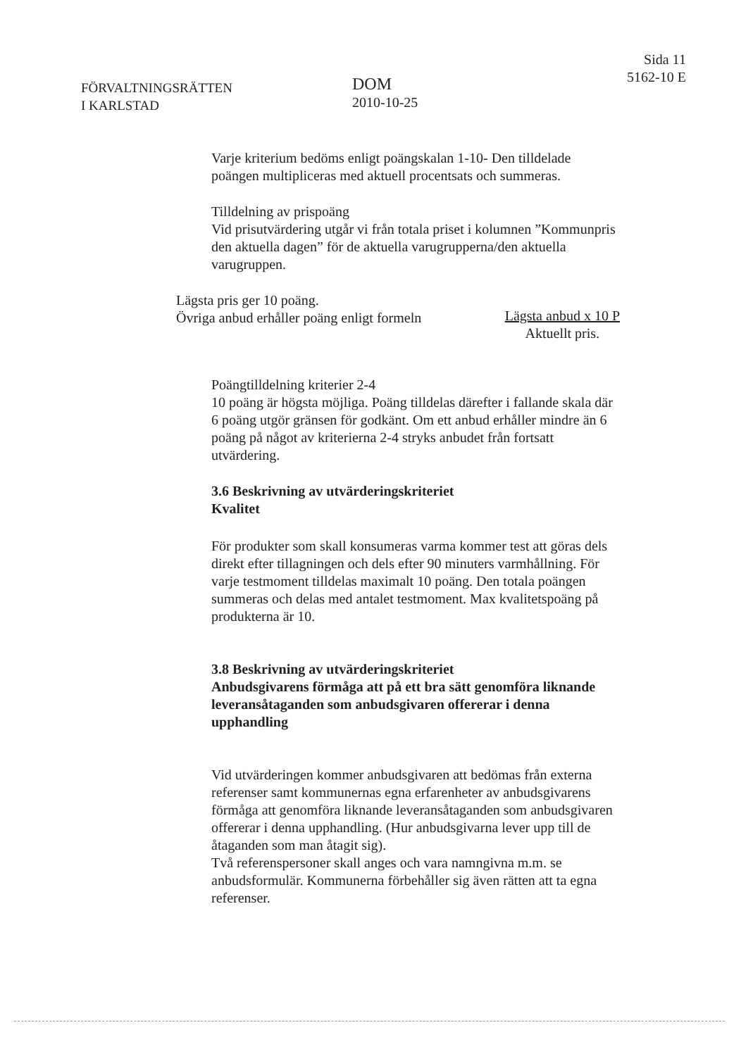FÖRVALTNINGSRÄTTEN
I KARLSTAD
DOM
2010-10-25
Sida 11
5162-10 E
Varje kriterium bedöms enligt poängskalan 1-10- Den tilldelade poängen multipliceras med aktuell procentsats och summeras.
Tilldelning av prispoäng
Vid prisutvärdering utgår vi från totala priset i kolumnen ”Kommunpris den aktuella dagen” för de aktuella varugrupperna/den aktuella varugruppen.
Lägsta pris ger 10 poäng.
Övriga anbud erhåller poäng enligt formeln
Lägsta anbud x 10 P
Aktuellt pris.
Poängtilldelning kriterier 2-4
10 poäng är högsta möjliga. Poäng tilldelas därefter i fallande skala där 6 poäng utgör gränsen för godkänt. Om ett anbud erhåller mindre än 6 poäng på något av kriterierna 2-4 stryks anbudet från fortsatt utvärdering.
3.6 Beskrivning av utvärderingskriteriet
Kvalitet
För produkter som skall konsumeras varma kommer test att göras dels direkt efter tillagningen och dels efter 90 minuters varmhållning. För varje testmoment tilldelas maximalt 10 poäng. Den totala poängen summeras och delas med antalet testmoment. Max kvalitetspoäng på produkterna är 10.
3.8 Beskrivning av utvärderingskriteriet
Anbudsgivarens förmåga att på ett bra sätt genomföra liknande leveransåtaganden som anbudsgivaren offererar i denna upphandling
Vid utvärderingen kommer anbudsgivaren att bedömas från externa referenser samt kommunernas egna erfarenheter av anbudsgivarens förmåga att genomföra liknande leveransåtaganden som anbudsgivaren offererar i denna upphandling. (Hur anbudsgivarna lever upp till de åtaganden som man åtagit sig).
Två referenspersoner skall anges och vara namngivna m.m. se anbudsformulär. Kommunerna förbehåller sig även rätten att ta egna referenser.